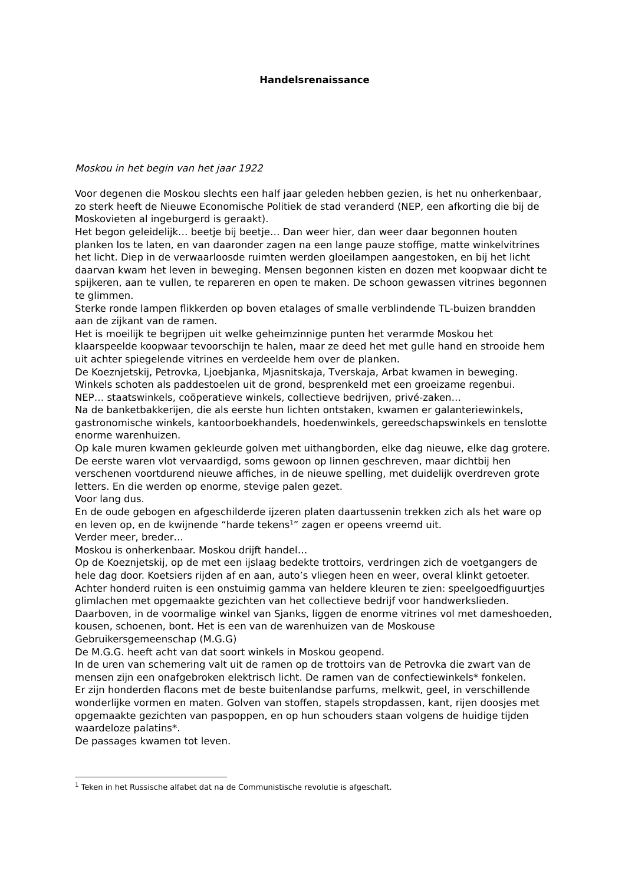Handelsrenaissance
Moskou in het begin van het jaar 1922
Voor degenen die Moskou slechts een half jaar geleden hebben gezien, is het nu onherkenbaar, zo sterk heeft de Nieuwe Economische Politiek de stad veranderd (NEP, een afkorting die bij de Moskovieten al ingeburgerd is geraakt).
Het begon geleidelijk… beetje bij beetje… Dan weer hier, dan weer daar begonnen houten planken los te laten, en van daaronder zagen na een lange pauze stoffige, matte winkelvitrines het licht. Diep in de verwaarloosde ruimten werden gloeilampen aangestoken, en bij het licht daarvan kwam het leven in beweging. Mensen begonnen kisten en dozen met koopwaar dicht te spijkeren, aan te vullen, te repareren en open te maken. De schoon gewassen vitrines begonnen te glimmen.
Sterke ronde lampen flikkerden op boven etalages of smalle verblindende TL-buizen brandden aan de zijkant van de ramen.
Het is moeilijk te begrijpen uit welke geheimzinnige punten het verarmde Moskou het klaarspeelde koopwaar tevoorschijn te halen, maar ze deed het met gulle hand en strooide hem uit achter spiegelende vitrines en verdeelde hem over de planken.
De Koeznjetskij, Petrovka, Ljoebjanka, Mjasnitskaja, Tverskaja, Arbat kwamen in beweging. Winkels schoten als paddestoelen uit de grond, besprenkeld met een groeizame regenbui.
NEP… staatswinkels, coöperatieve winkels, collectieve bedrijven, privé-zaken…
Na de banketbakkerijen, die als eerste hun lichten ontstaken, kwamen er galanteriewinkels, gastronomische winkels, kantoorboekhandels, hoedenwinkels, gereedschapswinkels en tenslotte enorme warenhuizen.
Op kale muren kwamen gekleurde golven met uithangborden, elke dag nieuwe, elke dag grotere. De eerste waren vlot vervaardigd, soms gewoon op linnen geschreven, maar dichtbij hen verschenen voortdurend nieuwe affiches, in de nieuwe spelling, met duidelijk overdreven grote letters. En die werden op enorme, stevige palen gezet.
Voor lang dus.
En de oude gebogen en afgeschilderde ijzeren platen daartussenin trekken zich als het ware op en leven op, en de kwijnende “harde tekens<sup>1</sup>” zagen er opeens vreemd uit.
Verder meer, breder…
Moskou is onherkenbaar. Moskou drijft handel…
Op de Koeznjetskij, op de met een ijslaag bedekte trottoirs, verdringen zich de voetgangers de hele dag door. Koetsiers rijden af en aan, auto’s vliegen heen en weer, overal klinkt getoeter.
Achter honderd ruiten is een onstuimig gamma van heldere kleuren te zien: speelgoedfiguurtjes glimlachen met opgemaakte gezichten van het collectieve bedrijf voor handwerkslieden. Daarboven, in de voormalige winkel van Sjanks, liggen de enorme vitrines vol met dameshoeden, kousen, schoenen, bont. Het is een van de warenhuizen van de Moskouse Gebruikersgemeenschap (M.G.G)
De M.G.G. heeft acht van dat soort winkels in Moskou geopend.
In de uren van schemering valt uit de ramen op de trottoirs van de Petrovka die zwart van de mensen zijn een onafgebroken elektrisch licht. De ramen van de confectiewinkels* fonkelen.
Er zijn honderden flacons met de beste buitenlandse parfums, melkwit, geel, in verschillende wonderlijke vormen en maten. Golven van stoffen, stapels stropdassen, kant, rijen doosjes met opgemaakte gezichten van paspoppen, en op hun schouders staan volgens de huidige tijden waardeloze palatins*.
De passages kwamen tot leven.
<sup>1</sup> Teken in het Russische alfabet dat na de Communistische revolutie is afgeschaft.